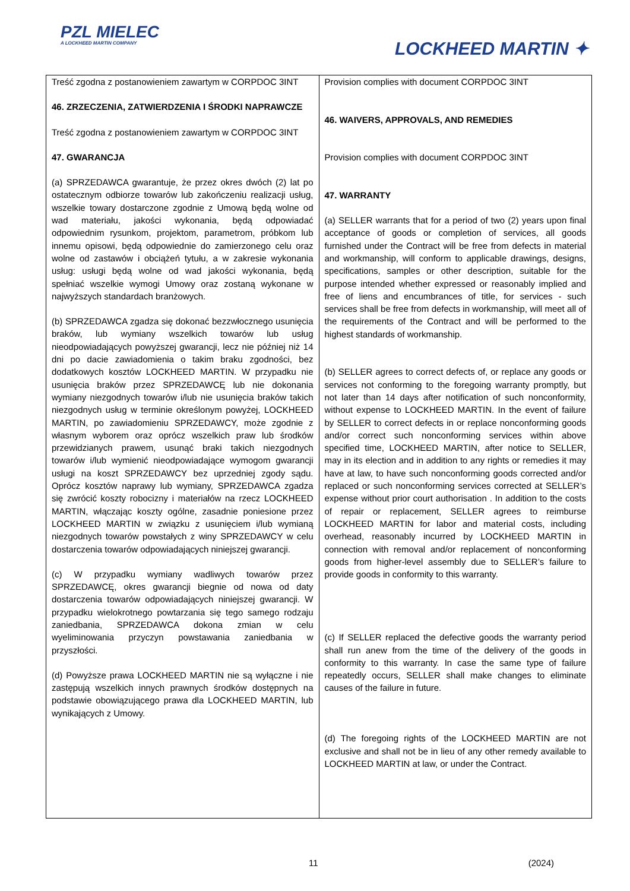PZL MIELEC
A LOCKHEED MARTIN COMPANY
LOCKHEED MARTIN ✦
| Treść zgodna z postanowieniem zawartym w CORPDOC 3INT 46. ZRZECZENIA, ZATWIERDZENIA I ŚRODKI NAPRAWCZE Treść zgodna z postanowieniem zawartym w CORPDOC 3INT 47. GWARANCJA (a) SPRZEDAWCA gwarantuje, że przez okres dwóch (2) lat po ostatecznym odbiorze towarów lub zakończeniu realizacji usług, wszelkie towary dostarczone zgodnie z Umową będą wolne od wad materiału, jakości wykonania, będą odpowiadać odpowiednim rysunkom, projektom, parametrom, próbkom lub innemu opisowi, będą odpowiednie do zamierzonego celu oraz wolne od zastawów i obciążeń tytułu, a w zakresie wykonania usług: usługi będą wolne od wad jakości wykonania, będą spełniać wszelkie wymogi Umowy oraz zostaną wykonane w najwyższych standardach branżowych. (b) SPRZEDAWCA zgadza się dokonać bezzwłocznego usunięcia braków, lub wymiany wszelkich towarów lub usług nieodpowiadających powyższej gwarancji, lecz nie później niż 14 dni po dacie zawiadomienia o takim braku zgodności, bez dodatkowych kosztów LOCKHEED MARTIN. W przypadku nie usunięcia braków przez SPRZEDAWCĘ lub nie dokonania wymiany niezgodnych towarów i/lub nie usunięcia braków takich niezgodnych usług w terminie określonym powyżej, LOCKHEED MARTIN, po zawiadomieniu SPRZEDAWCY, może zgodnie z własnym wyborem oraz oprócz wszelkich praw lub środków przewidzianych prawem, usunąć braki takich niezgodnych towarów i/lub wymienić nieodpowiadające wymogom gwarancji usługi na koszt SPRZEDAWCY bez uprzedniej zgody sądu. Oprócz kosztów naprawy lub wymiany, SPRZEDAWCA zgadza się zwrócić koszty robocizny i materiałów na rzecz LOCKHEED MARTIN, włączając koszty ogólne, zasadnie poniesione przez LOCKHEED MARTIN w związku z usunięciem i/lub wymianą niezgodnych towarów powstałych z winy SPRZEDAWCY w celu dostarczenia towarów odpowiadających niniejszej gwarancji. (c) W przypadku wymiany wadliwych towarów przez SPRZEDAWCĘ, okres gwarancji biegnie od nowa od daty dostarczenia towarów odpowiadających niniejszej gwarancji. W przypadku wielokrotnego powtarzania się tego samego rodzaju zaniedbania, SPRZEDAWCA dokona zmian w celu wyeliminowania przyczyn powstawania zaniedbania w przyszłości. (d) Powyższe prawa LOCKHEED MARTIN nie są wyłączne i nie zastępują wszelkich innych prawnych środków dostępnych na podstawie obowiązującego prawa dla LOCKHEED MARTIN, lub wynikających z Umowy. | Provision complies with document CORPDOC 3INT 46. WAIVERS, APPROVALS, AND REMEDIES Provision complies with document CORPDOC 3INT 47. WARRANTY (a) SELLER warrants that for a period of two (2) years upon final acceptance of goods or completion of services, all goods furnished under the Contract will be free from defects in material and workmanship, will conform to applicable drawings, designs, specifications, samples or other description, suitable for the purpose intended whether expressed or reasonably implied and free of liens and encumbrances of title, for services - such services shall be free from defects in workmanship, will meet all of the requirements of the Contract and will be performed to the highest standards of workmanship. (b) SELLER agrees to correct defects of, or replace any goods or services not conforming to the foregoing warranty promptly, but not later than 14 days after notification of such nonconformity, without expense to LOCKHEED MARTIN. In the event of failure by SELLER to correct defects in or replace nonconforming goods and/or correct such nonconforming services within above specified time, LOCKHEED MARTIN, after notice to SELLER, may in its election and in addition to any rights or remedies it may have at law, to have such nonconforming goods corrected and/or replaced or such nonconforming services corrected at SELLER’s expense without prior court authorisation . In addition to the costs of repair or replacement, SELLER agrees to reimburse LOCKHEED MARTIN for labor and material costs, including overhead, reasonably incurred by LOCKHEED MARTIN in connection with removal and/or replacement of nonconforming goods from higher-level assembly due to SELLER’s failure to provide goods in conformity to this warranty. (c) If SELLER replaced the defective goods the warranty period shall run anew from the time of the delivery of the goods in conformity to this warranty. In case the same type of failure repeatedly occurs, SELLER shall make changes to eliminate causes of the failure in future. (d) The foregoing rights of the LOCKHEED MARTIN are not exclusive and shall not be in lieu of any other remedy available to LOCKHEED MARTIN at law, or under the Contract. |
11 (2024)